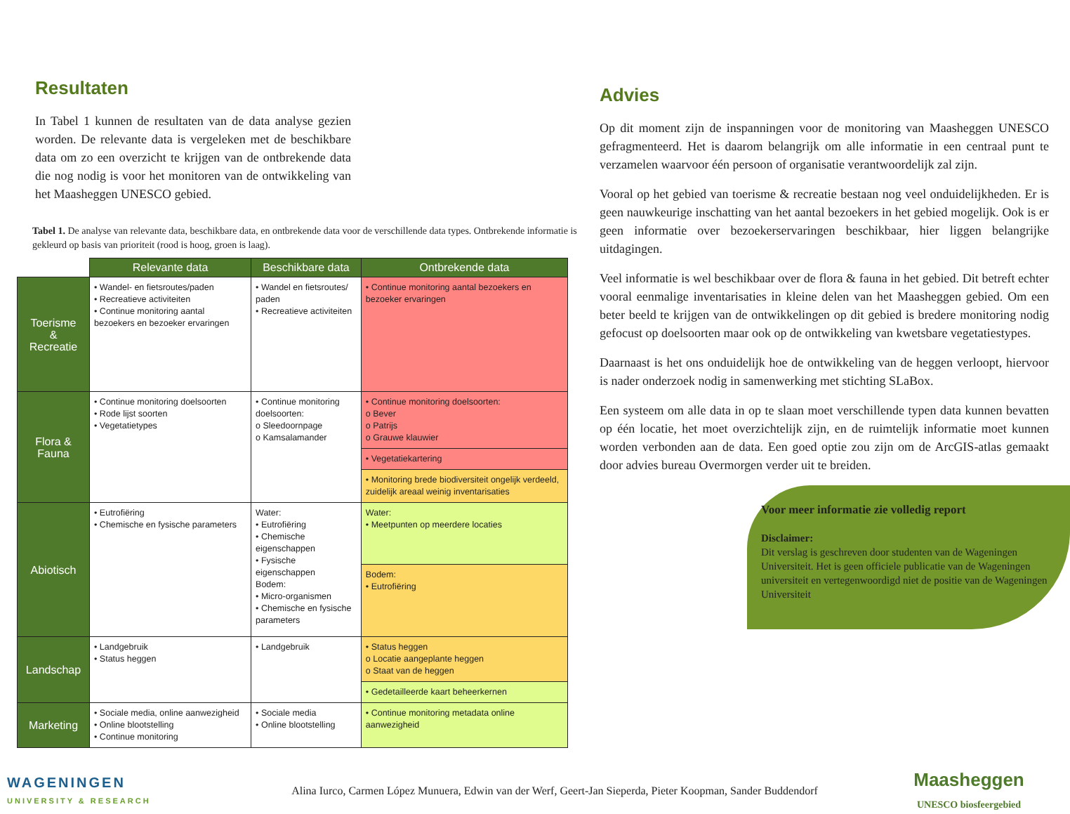Resultaten
In Tabel 1 kunnen de resultaten van de data analyse gezien worden. De relevante data is vergeleken met de beschikbare data om zo een overzicht te krijgen van de ontbrekende data die nog nodig is voor het monitoren van de ontwikkeling van het Maasheggen UNESCO gebied.
Tabel 1. De analyse van relevante data, beschikbare data, en ontbrekende data voor de verschillende data types. Ontbrekende informatie is gekleurd op basis van prioriteit (rood is hoog, groen is laag).
| | Relevante data | Beschikbare data | Ontbrekende data |
| --- | --- | --- | --- |
| Toerisme & Recreatie | • Wandel- en fietsroutes/paden • Recreatieve activiteiten • Continue monitoring aantal bezoekers en bezoeker ervaringen | • Wandel en fietsroutes/ paden • Recreatieve activiteiten | • Continue monitoring aantal bezoekers en bezoeker ervaringen |
| Flora & Fauna | • Continue monitoring doelsoorten • Rode lijst soorten • Vegetatietypes | • Continue monitoring doelsoorten: o Sleedoornpage o Kamsalamander | • Continue monitoring doelsoorten: o Bever o Patrijs o Grauwe klauwier |
| | | | • Vegetatiekartering |
| | | | • Monitoring brede biodiversiteit ongelijk verdeeld, zuidelijk areaal weinig inventarisaties |
| Abiotisch | • Eutrofiëring • Chemische en fysische parameters | Water: • Eutrofiëring • Chemische eigenschappen • Fysische eigenschappen Bodem: • Micro-organismen • Chemische en fysische parameters | Water: • Meetpunten op meerdere locaties |
| | | | Bodem: • Eutrofiëring |
| Landschap | • Landgebruik • Status heggen | • Landgebruik | • Status heggen o Locatie aangeplante heggen o Staat van de heggen |
| | | | • Gedetailleerde kaart beheerkernen |
| Marketing | • Sociale media, online aanwezigheid • Online blootstelling • Continue monitoring | • Sociale media • Online blootstelling | • Continue monitoring metadata online aanwezigheid |
Advies
Op dit moment zijn de inspanningen voor de monitoring van Maasheggen UNESCO gefragmenteerd. Het is daarom belangrijk om alle informatie in een centraal punt te verzamelen waarvoor één persoon of organisatie verantwoordelijk zal zijn.
Vooral op het gebied van toerisme & recreatie bestaan nog veel onduidelijkheden. Er is geen nauwkeurige inschatting van het aantal bezoekers in het gebied mogelijk. Ook is er geen informatie over bezoekerservaringen beschikbaar, hier liggen belangrijke uitdagingen.
Veel informatie is wel beschikbaar over de flora & fauna in het gebied. Dit betreft echter vooral eenmalige inventarisaties in kleine delen van het Maasheggen gebied. Om een beter beeld te krijgen van de ontwikkelingen op dit gebied is bredere monitoring nodig gefocust op doelsoorten maar ook op de ontwikkeling van kwetsbare vegetatiestypes.
Daarnaast is het ons onduidelijk hoe de ontwikkeling van de heggen verloopt, hiervoor is nader onderzoek nodig in samenwerking met stichting SLaBox.
Een systeem om alle data in op te slaan moet verschillende typen data kunnen bevatten op één locatie, het moet overzichtelijk zijn, en de ruimtelijk informatie moet kunnen worden verbonden aan de data. Een goed optie zou zijn om de ArcGIS-atlas gemaakt door advies bureau Overmorgen verder uit te breiden.
Voor meer informatie zie volledig report
Disclaimer:
Dit verslag is geschreven door studenten van de Wageningen Universiteit. Het is geen officiele publicatie van de Wageningen universiteit en vertegenwoordigd niet de positie van de Wageningen Universiteit
WAGENINGEN
UNIVERSITY & RESEARCH
Alina Iurco, Carmen López Munuera, Edwin van der Werf, Geert-Jan Sieperda, Pieter Koopman, Sander Buddendorf
Maasheggen
UNESCO biosfeergebied